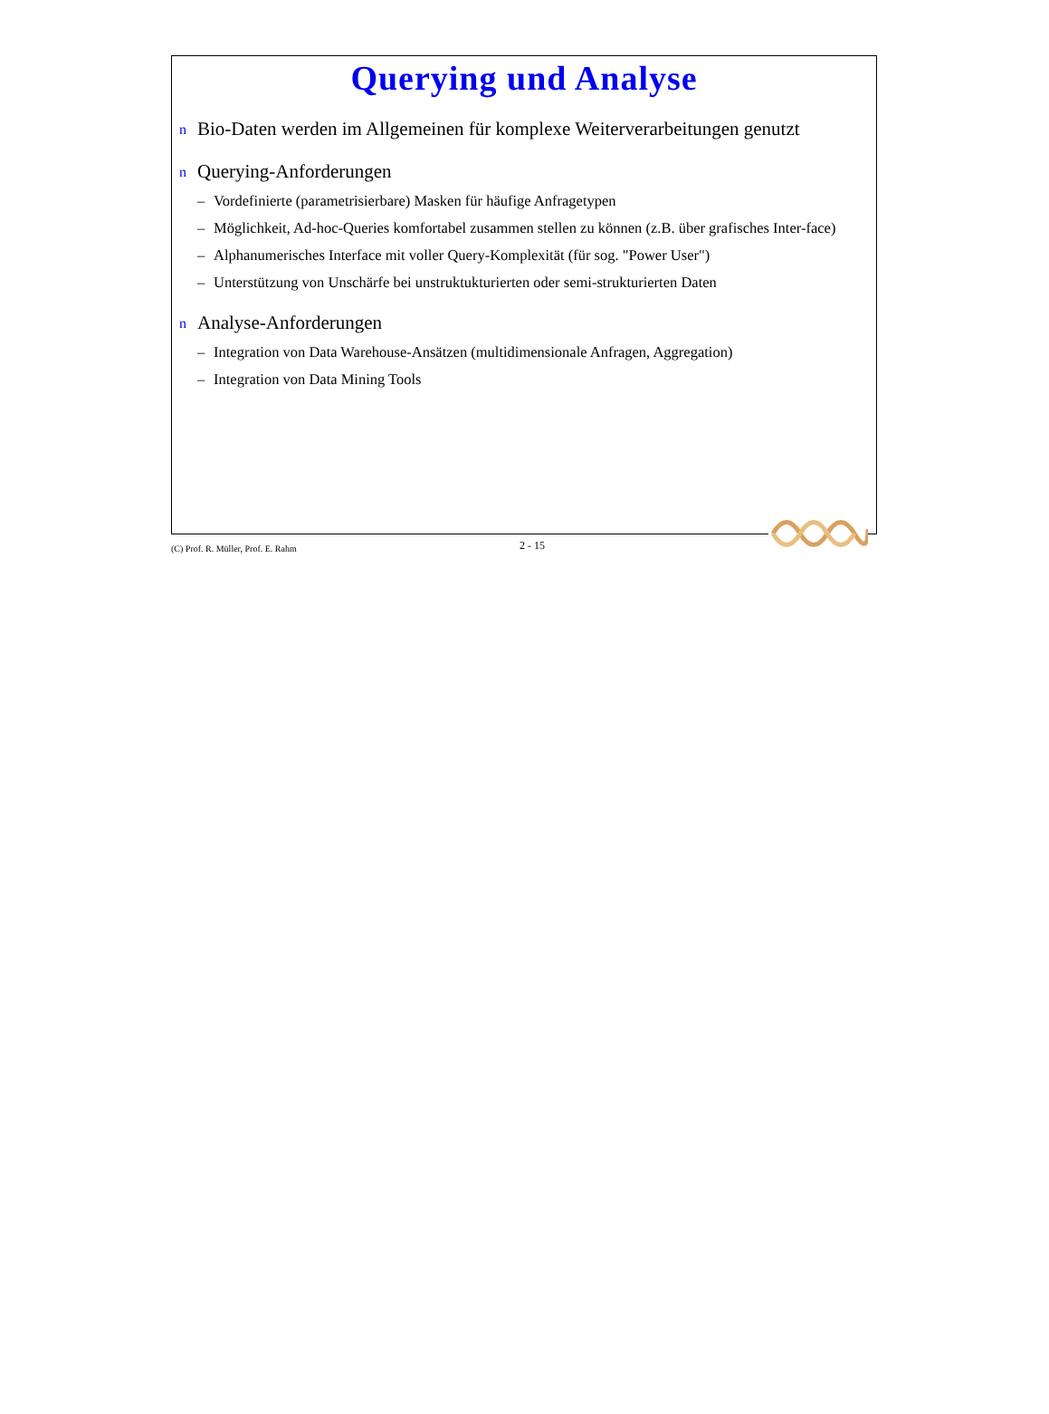Querying und Analyse
n Bio-Daten werden im Allgemeinen für komplexe Weiterverarbeitungen genutzt
n Querying-Anforderungen
– Vordefinierte (parametrisierbare) Masken für häufige Anfragetypen
– Möglichkeit, Ad-hoc-Queries komfortabel zusammen stellen zu können (z.B. über grafisches Inter-face)
– Alphanumerisches Interface mit voller Query-Komplexität (für sog. "Power User")
– Unterstützung von Unschärfe bei unstruktukturierten oder semi-strukturierten Daten
n Analyse-Anforderungen
– Integration von Data Warehouse-Ansätzen (multidimensionale Anfragen, Aggregation)
– Integration von Data Mining Tools
(C) Prof. R. Müller, Prof. E. Rahm 2 - 15